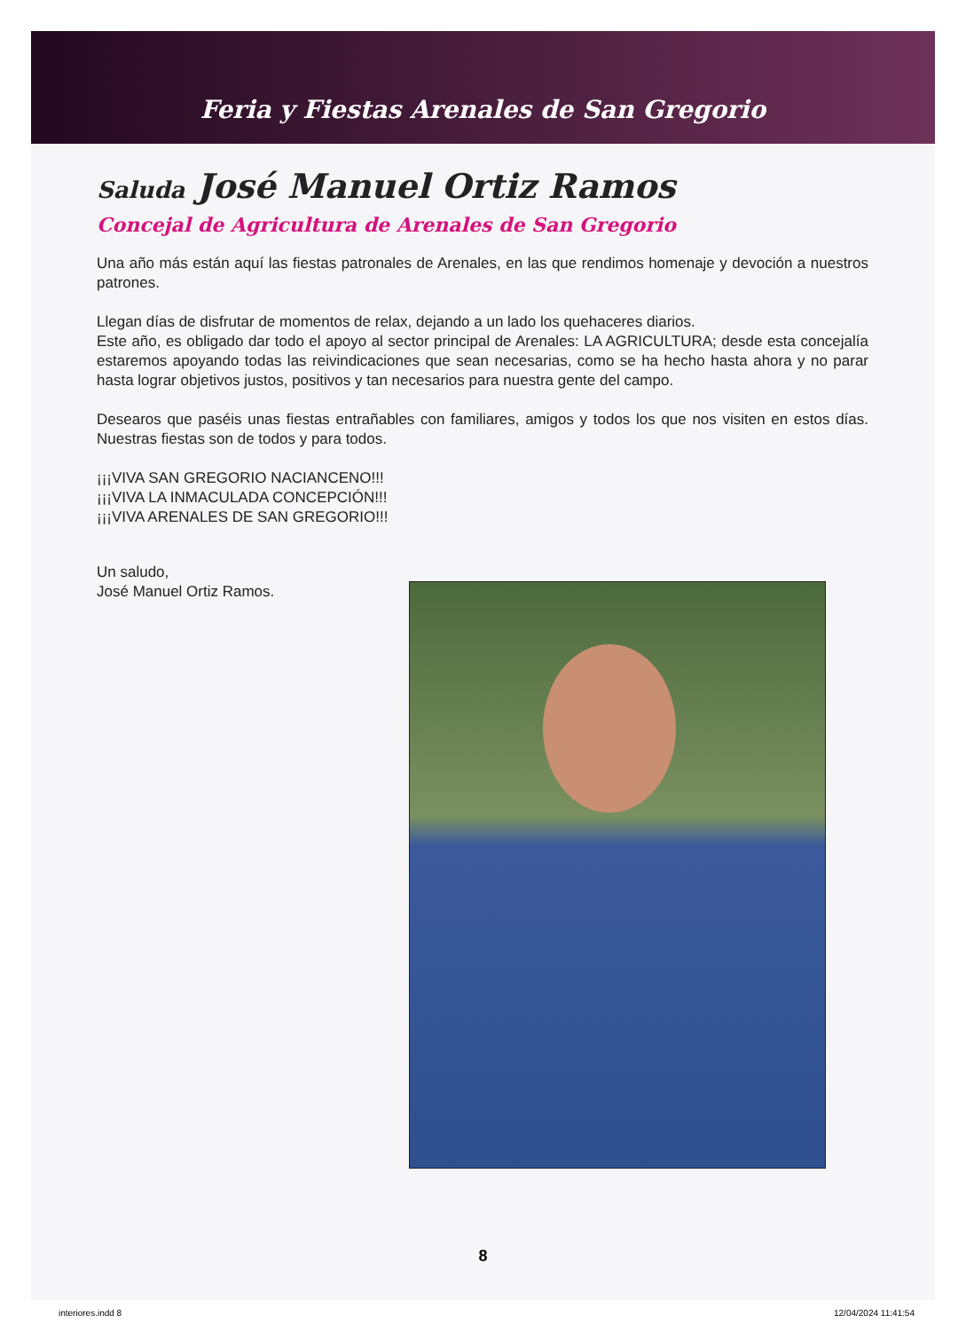Feria y Fiestas Arenales de San Gregorio
Saluda José Manuel Ortiz Ramos
Concejal de Agricultura de Arenales de San Gregorio
Una año más están aquí las fiestas patronales de Arenales, en las que rendimos homenaje y devoción a nuestros patrones.
Llegan días de disfrutar de momentos de relax, dejando a un lado los quehaceres diarios.
Este año, es obligado dar todo el apoyo al sector principal de Arenales: LA AGRICULTURA; desde esta concejalía estaremos apoyando todas las reivindicaciones que sean necesarias, como se ha hecho hasta ahora y no parar hasta lograr objetivos justos, positivos y tan necesarios para nuestra gente del campo.
Desearos que paséis unas fiestas entrañables con familiares, amigos y todos los que nos visiten en estos días. Nuestras fiestas son de todos y para todos.
¡¡¡VIVA SAN GREGORIO NACIANCENO!!!
¡¡¡VIVA LA INMACULADA CONCEPCIÓN!!!
¡¡¡VIVA ARENALES DE SAN GREGORIO!!!
Un saludo,
José Manuel Ortiz Ramos.
8
interiores.indd 8 12/04/2024 11:41:54